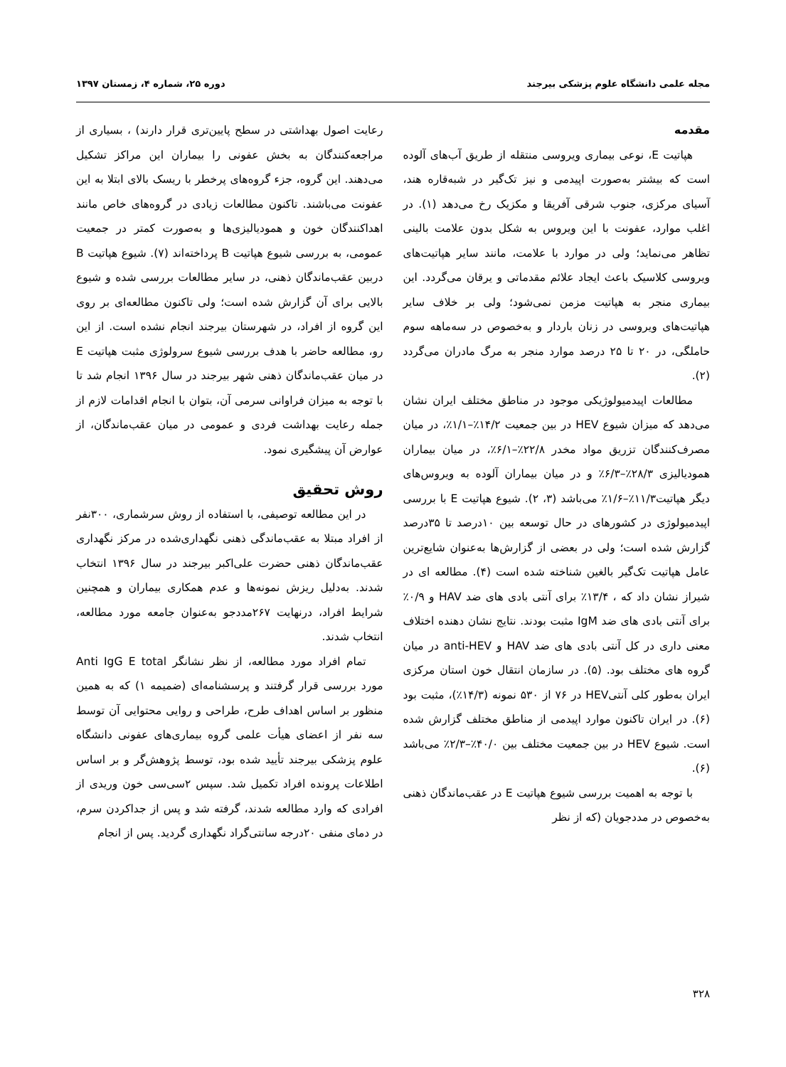مجله علمی دانشگاه علوم پزشکی بیرجند دوره ۲۵، شماره ۴، زمستان ۱۳۹۷
مقدمه
هپاتیت E، نوعی بیماری ویروسی منتقله از طریق آب‌های آلوده است که بیشتر به‌صورت اپیدمی و نیز تک‌گیر در شبه‌قاره هند، آسیای مرکزی، جنوب شرقی آفریقا و مکزیک رخ می‌دهد (۱). در اغلب موارد، عفونت با این ویروس به شکل بدون علامت بالینی تظاهر می‌نماید؛ ولی در موارد با علامت، مانند سایر هپاتیت‌های ویروسی کلاسیک باعث ایجاد علائم مقدماتی و یرقان می‌گردد. این بیماری منجر به هپاتیت مزمن نمی‌شود؛ ولی بر خلاف سایر هپاتیت‌های ویروسی در زنان باردار و به‌خصوص در سه‌ماهه سوم حاملگی، در ۲۰ تا ۲۵ درصد موارد منجر به مرگ مادران می‌گردد (۲).
مطالعات اپیدمیولوژیکی موجود در مناطق مختلف ایران نشان می‌دهد که میزان شیوع HEV در بین جمعیت ۱۴/۲٪–۱/۱٪، در میان مصرف‌کنندگان تزریق مواد مخدر ۲۲/۸٪–۶/۱٪، در میان بیماران همودیالیزی ۲۸/۳٪–۶/۳٪ و در میان بیماران آلوده به ویروس‌های دیگر هپاتیت۱۱/۳٪–۱/۶٪ می‌باشد (۳، ۲). شیوع هپاتیت E با بررسی اپیدمیولوژی در کشورهای در حال توسعه بین ۱۰درصد تا ۳۵درصد گزارش شده است؛ ولی در بعضی از گزارش‌ها به‌عنوان شایع‌ترین عامل هپاتیت تک‌گیر بالغین شناخته شده است (۴). مطالعه ای در شیراز نشان داد که ، ۱۳/۴٪ برای آنتی بادی های ضد HAV و ۰/۹٪ برای آنتی بادی های ضد IgM مثبت بودند. نتایج نشان دهنده اختلاف معنی داری در کل آنتی بادی های ضد HAV و anti-HEV در میان گروه های مختلف بود. (۵). در سازمان انتقال خون استان مرکزی ایران به‌طور کلی آنتیHEV در ۷۶ از ۵۳۰ نمونه (۱۴/۳٪)، مثبت بود (۶). در ایران تاکنون موارد اپیدمی از مناطق مختلف گزارش شده است. شیوع HEV در بین جمعیت مختلف بین ۴۰/۰٪–۲/۳٪ می‌باشد (۶).
با توجه به اهمیت بررسی شیوع هپاتیت E در عقب‌ماندگان ذهنی به‌خصوص در مددجویان (که از نظر
رعایت اصول بهداشتی در سطح پایین‌تری قرار دارند) ، بسیاری از مراجعه‌کنندگان به بخش عفونی را بیماران این مراکز تشکیل می‌دهند. این گروه، جزء گروه‌های پرخطر با ریسک بالای ابتلا به این عفونت می‌باشند. تاکنون مطالعات زیادی در گروه‌های خاص مانند اهداکنندگان خون و همودیالیزی‌ها و به‌صورت کمتر در جمعیت عمومی، به بررسی شیوع هپاتیت B پرداخته‌اند (۷). شیوع هپاتیت B دربین عقب‌ماندگان ذهنی، در سایر مطالعات بررسی شده و شیوع بالایی برای آن گزارش شده است؛ ولی تاکنون مطالعه‌ای بر روی این گروه از افراد، در شهرستان بیرجند انجام نشده است. از این رو، مطالعه حاضر با هدف بررسی شیوع سرولوژی مثبت هپاتیت E در میان عقب‌ماندگان ذهنی شهر بیرجند در سال ۱۳۹۶ انجام شد تا با توجه به میزان فراوانی سرمی آن، بتوان با انجام اقدامات لازم از جمله رعایت بهداشت فردی و عمومی در میان عقب‌ماندگان، از عوارض آن پیشگیری نمود.
روش تحقیق
در این مطالعه توصیفی، با استفاده از روش سرشماری، ۳۰۰نفر از افراد مبتلا به عقب‌ماندگی ذهنی نگهداری‌شده در مرکز نگهداری عقب‌ماندگان ذهنی حضرت علی‌اکبر بیرجند در سال ۱۳۹۶ انتخاب شدند. به‌دلیل ریزش نمونه‌ها و عدم همکاری بیماران و همچنین شرایط افراد، درنهایت ۲۶۷مددجو به‌عنوان جامعه مورد مطالعه، انتخاب شدند.
تمام افراد مورد مطالعه، از نظر نشانگر Anti IgG E total مورد بررسی قرار گرفتند و پرسشنامه‌ای (ضمیمه ۱) که به همین منظور بر اساس اهداف طرح، طراحی و روایی محتوایی آن توسط سه نفر از اعضای هیأت علمی گروه بیماری‌های عفونی دانشگاه علوم پزشکی بیرجند تأیید شده بود، توسط پژوهش‌گر و بر اساس اطلاعات پرونده افراد تکمیل شد. سپس ۲سی‌سی خون وریدی از افرادی که وارد مطالعه شدند، گرفته شد و پس از جداکردن سرم، در دمای منفی ۲۰درجه سانتی‌گراد نگهداری گردید. پس از انجام
۳۲۸